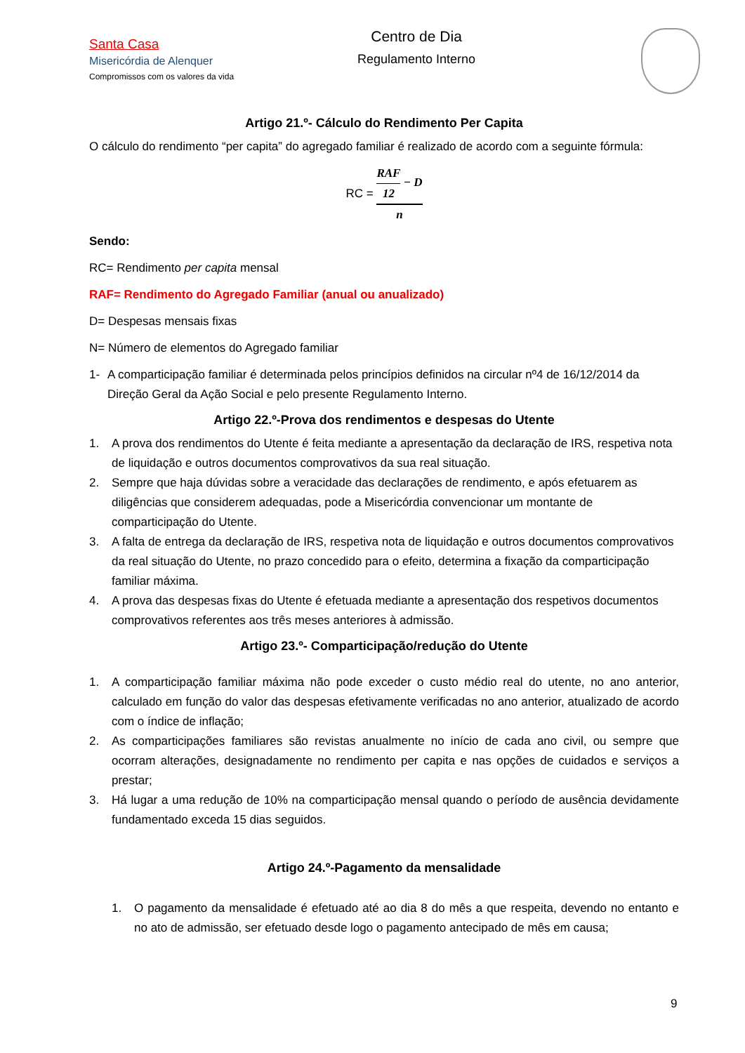Santa Casa
Misericórdia de Alenquer
Compromissos com os valores da vida
Centro de Dia
Regulamento Interno
Artigo 21.º- Cálculo do Rendimento Per Capita
O cálculo do rendimento “per capita” do agregado familiar é realizado de acordo com a seguinte fórmula:
RC = RAF 12 − D n
Sendo:
RC= Rendimento per capita mensal
RAF= Rendimento do Agregado Familiar (anual ou anualizado)
D= Despesas mensais fixas
N= Número de elementos do Agregado familiar
1- A comparticipação familiar é determinada pelos princípios definidos na circular nº4 de 16/12/2014 da Direção Geral da Ação Social e pelo presente Regulamento Interno.
Artigo 22.º-Prova dos rendimentos e despesas do Utente
1. A prova dos rendimentos do Utente é feita mediante a apresentação da declaração de IRS, respetiva nota de liquidação e outros documentos comprovativos da sua real situação.
2. Sempre que haja dúvidas sobre a veracidade das declarações de rendimento, e após efetuarem as diligências que considerem adequadas, pode a Misericórdia convencionar um montante de comparticipação do Utente.
3. A falta de entrega da declaração de IRS, respetiva nota de liquidação e outros documentos comprovativos da real situação do Utente, no prazo concedido para o efeito, determina a fixação da comparticipação familiar máxima.
4. A prova das despesas fixas do Utente é efetuada mediante a apresentação dos respetivos documentos comprovativos referentes aos três meses anteriores à admissão.
Artigo 23.º- Comparticipação/redução do Utente
1. A comparticipação familiar máxima não pode exceder o custo médio real do utente, no ano anterior, calculado em função do valor das despesas efetivamente verificadas no ano anterior, atualizado de acordo com o índice de inflação;
2. As comparticipações familiares são revistas anualmente no início de cada ano civil, ou sempre que ocorram alterações, designadamente no rendimento per capita e nas opções de cuidados e serviços a prestar;
3. Há lugar a uma redução de 10% na comparticipação mensal quando o período de ausência devidamente fundamentado exceda 15 dias seguidos.
Artigo 24.º-Pagamento da mensalidade
1. O pagamento da mensalidade é efetuado até ao dia 8 do mês a que respeita, devendo no entanto e no ato de admissão, ser efetuado desde logo o pagamento antecipado de mês em causa;
9